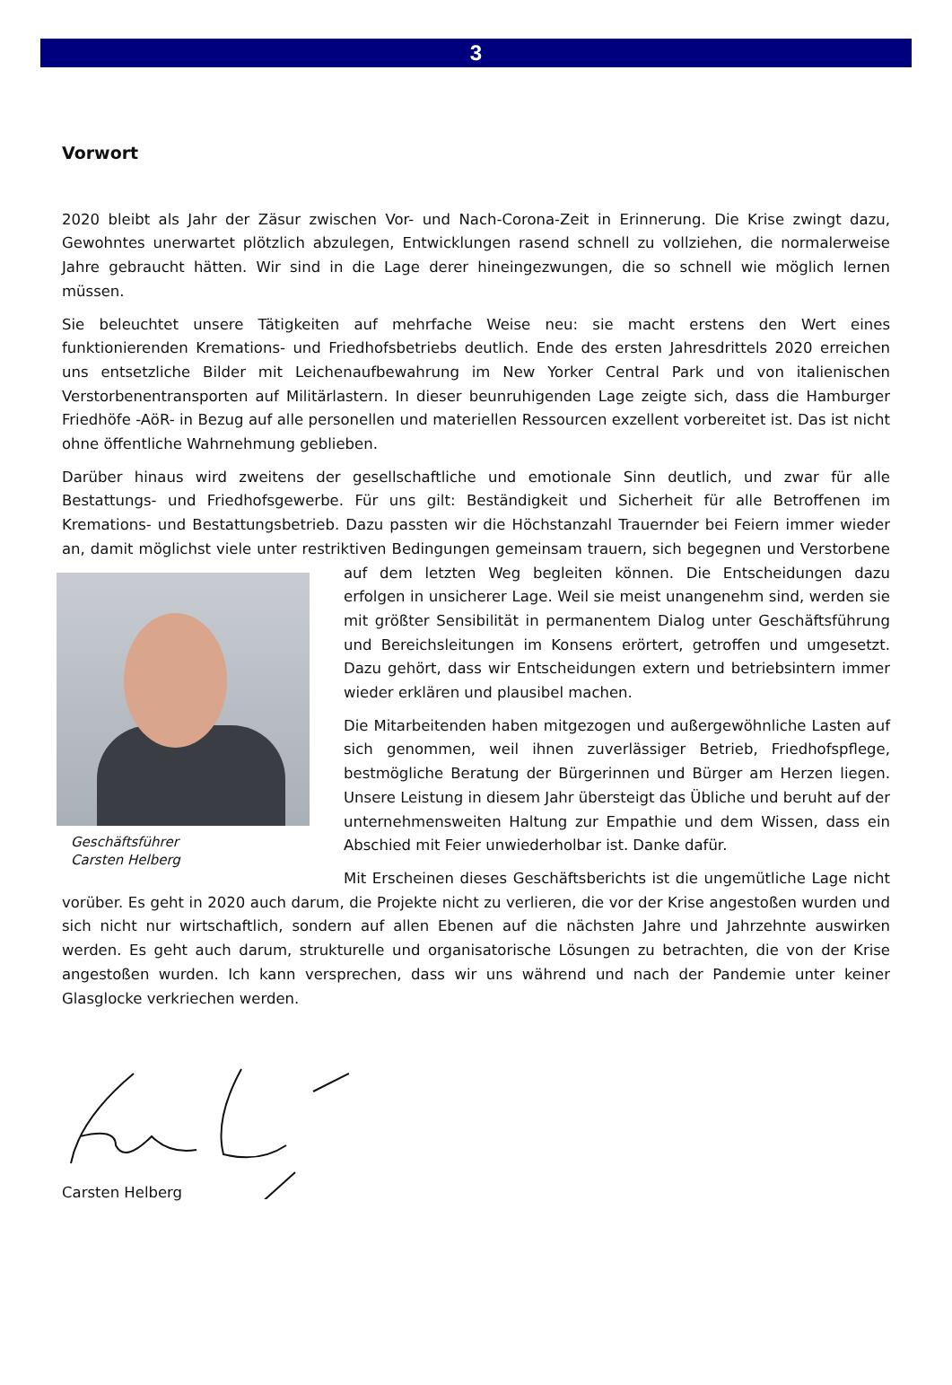3
Vorwort
2020 bleibt als Jahr der Zäsur zwischen Vor- und Nach-Corona-Zeit in Erinnerung. Die Krise zwingt dazu, Gewohntes unerwartet plötzlich abzulegen, Entwicklungen rasend schnell zu vollziehen, die normalerweise Jahre gebraucht hätten. Wir sind in die Lage derer hineingezwungen, die so schnell wie möglich lernen müssen.
Sie beleuchtet unsere Tätigkeiten auf mehrfache Weise neu: sie macht erstens den Wert eines funktionierenden Kremations- und Friedhofsbetriebs deutlich. Ende des ersten Jahresdrittels 2020 erreichen uns entsetzliche Bilder mit Leichenaufbewahrung im New Yorker Central Park und von italienischen Verstorbenentransporten auf Militärlastern. In dieser beunruhigenden Lage zeigte sich, dass die Hamburger Friedhöfe -AöR- in Bezug auf alle personellen und materiellen Ressourcen exzellent vorbereitet ist. Das ist nicht ohne öffentliche Wahrnehmung geblieben.
Darüber hinaus wird zweitens der gesellschaftliche und emotionale Sinn deutlich, und zwar für alle Bestattungs- und Friedhofsgewerbe. Für uns gilt: Beständigkeit und Sicherheit für alle Betroffenen im Kremations- und Bestattungsbetrieb. Dazu passten wir die Höchstanzahl Trauernder bei Feiern immer wieder an, damit möglichst viele unter restriktiven Bedingungen gemeinsam trauern, sich begegnen und Verstorbene auf dem letzten Weg begleiten können. Geschäftsführer
Carsten Helberg Die Entscheidungen dazu erfolgen in unsicherer Lage. Weil sie meist unangenehm sind, werden sie mit größter Sensibilität in permanentem Dialog unter Geschäftsführung und Bereichsleitungen im Konsens erörtert, getroffen und umgesetzt. Dazu gehört, dass wir Entscheidungen extern und betriebsintern immer wieder erklären und plausibel machen.
Die Mitarbeitenden haben mitgezogen und außergewöhnliche Lasten auf sich genommen, weil ihnen zuverlässiger Betrieb, Friedhofspflege, bestmögliche Beratung der Bürgerinnen und Bürger am Herzen liegen. Unsere Leistung in diesem Jahr übersteigt das Übliche und beruht auf der unternehmensweiten Haltung zur Empathie und dem Wissen, dass ein Abschied mit Feier unwiederholbar ist. Danke dafür.
Mit Erscheinen dieses Geschäftsberichts ist die ungemütliche Lage nicht vorüber. Es geht in 2020 auch darum, die Projekte nicht zu verlieren, die vor der Krise angestoßen wurden und sich nicht nur wirtschaftlich, sondern auf allen Ebenen auf die nächsten Jahre und Jahrzehnte auswirken werden. Es geht auch darum, strukturelle und organisatorische Lösungen zu betrachten, die von der Krise angestoßen wurden. Ich kann versprechen, dass wir uns während und nach der Pandemie unter keiner Glasglocke verkriechen werden.
Carsten Helberg